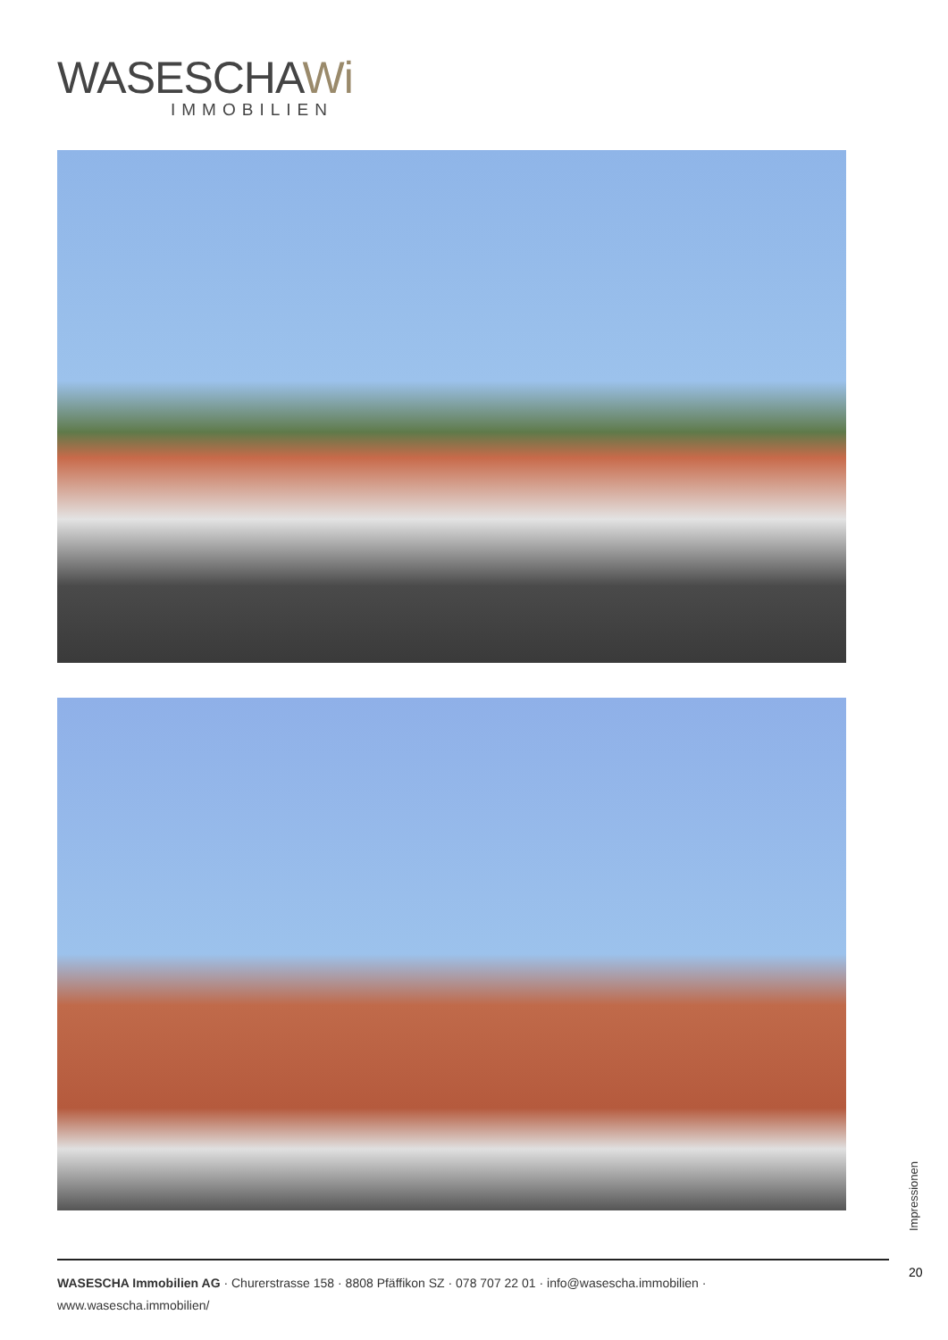WASESCHAWi
IMMOBILIEN
Impressionen
20
WASESCHA Immobilien AG · Churerstrasse 158 · 8808 Pfäffikon SZ · 078 707 22 01 · info@wasescha.immobilien · www.wasescha.immobilien/